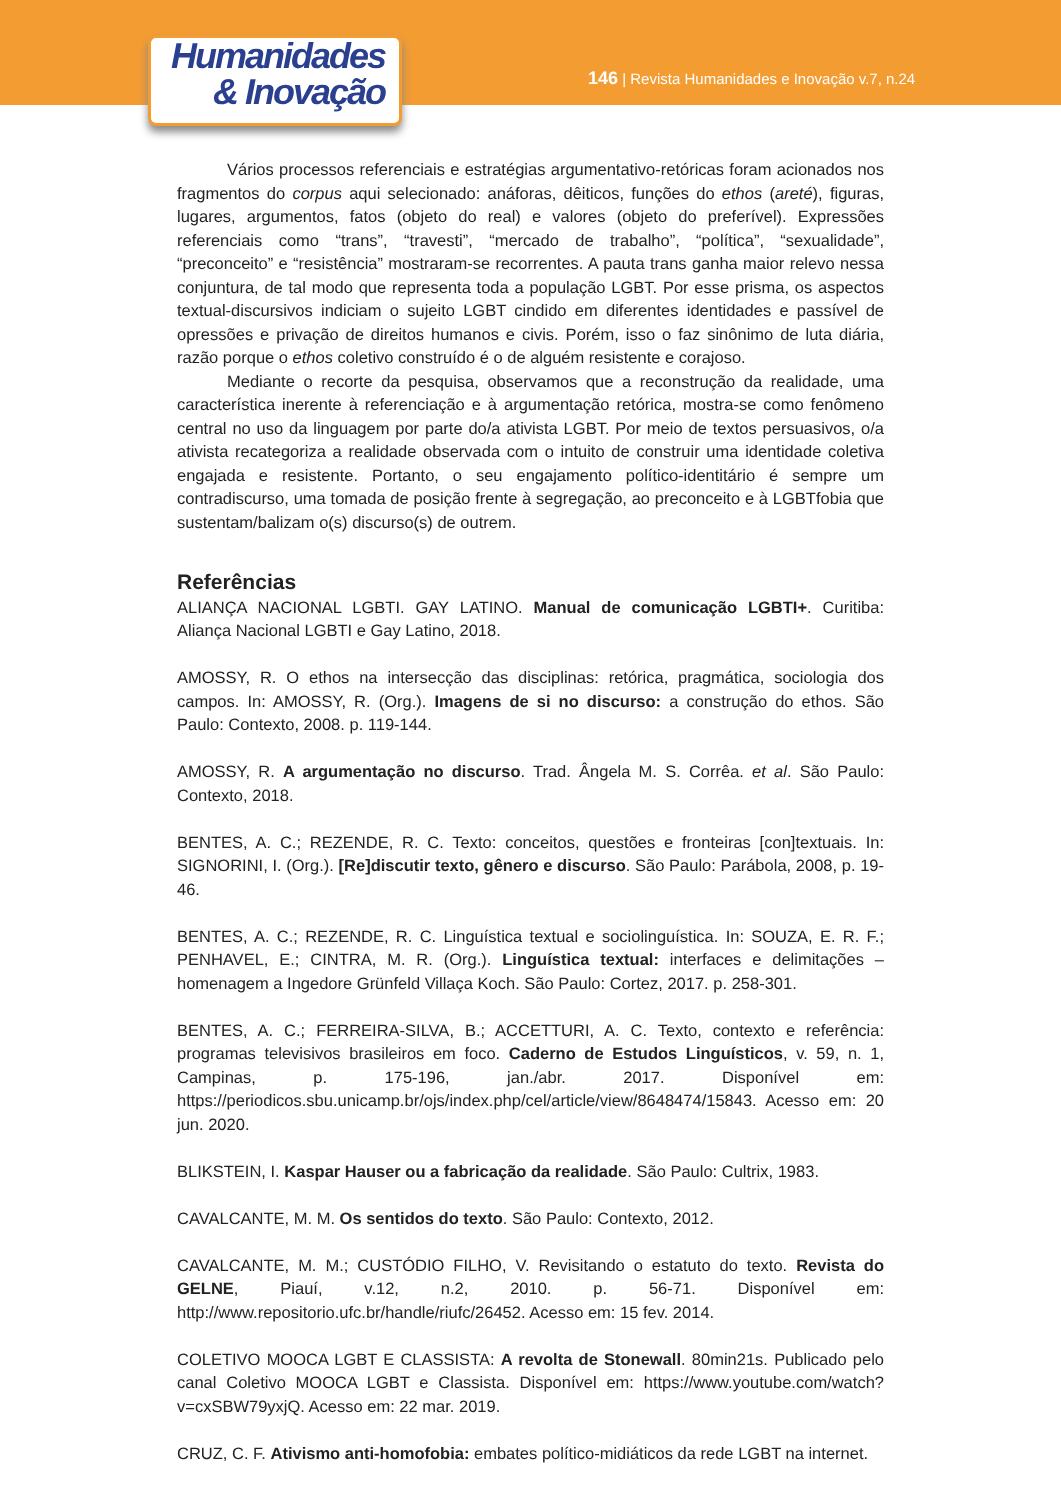Humanidades
& Inovação
146 | Revista Humanidades e Inovação v.7, n.24
Vários processos referenciais e estratégias argumentativo-retóricas foram acionados nos fragmentos do corpus aqui selecionado: anáforas, dêiticos, funções do ethos (areté), figuras, lugares, argumentos, fatos (objeto do real) e valores (objeto do preferível). Expressões referenciais como “trans”, “travesti”, “mercado de trabalho”, “política”, “sexualidade”, “preconceito” e “resistência” mostraram-se recorrentes. A pauta trans ganha maior relevo nessa conjuntura, de tal modo que representa toda a população LGBT. Por esse prisma, os aspectos textual-discursivos indiciam o sujeito LGBT cindido em diferentes identidades e passível de opressões e privação de direitos humanos e civis. Porém, isso o faz sinônimo de luta diária, razão porque o ethos coletivo construído é o de alguém resistente e corajoso.
Mediante o recorte da pesquisa, observamos que a reconstrução da realidade, uma característica inerente à referenciação e à argumentação retórica, mostra-se como fenômeno central no uso da linguagem por parte do/a ativista LGBT. Por meio de textos persuasivos, o/a ativista recategoriza a realidade observada com o intuito de construir uma identidade coletiva engajada e resistente. Portanto, o seu engajamento político-identitário é sempre um contradiscurso, uma tomada de posição frente à segregação, ao preconceito e à LGBTfobia que sustentam/balizam o(s) discurso(s) de outrem.
Referências
ALIANÇA NACIONAL LGBTI. GAY LATINO. Manual de comunicação LGBTI+. Curitiba: Aliança Nacional LGBTI e Gay Latino, 2018.
AMOSSY, R. O ethos na intersecção das disciplinas: retórica, pragmática, sociologia dos campos. In: AMOSSY, R. (Org.). Imagens de si no discurso: a construção do ethos. São Paulo: Contexto, 2008. p. 119-144.
AMOSSY, R. A argumentação no discurso. Trad. Ângela M. S. Corrêa. et al. São Paulo: Contexto, 2018.
BENTES, A. C.; REZENDE, R. C. Texto: conceitos, questões e fronteiras [con]textuais. In: SIGNORINI, I. (Org.). [Re]discutir texto, gênero e discurso. São Paulo: Parábola, 2008, p. 19-46.
BENTES, A. C.; REZENDE, R. C. Linguística textual e sociolinguística. In: SOUZA, E. R. F.; PENHAVEL, E.; CINTRA, M. R. (Org.). Linguística textual: interfaces e delimitações – homenagem a Ingedore Grünfeld Villaça Koch. São Paulo: Cortez, 2017. p. 258-301.
BENTES, A. C.; FERREIRA-SILVA, B.; ACCETTURI, A. C. Texto, contexto e referência: programas televisivos brasileiros em foco. Caderno de Estudos Linguísticos, v. 59, n. 1, Campinas, p. 175-196, jan./abr. 2017. Disponível em: https://periodicos.sbu.unicamp.br/ojs/index.php/cel/article/view/8648474/15843. Acesso em: 20 jun. 2020.
BLIKSTEIN, I. Kaspar Hauser ou a fabricação da realidade. São Paulo: Cultrix, 1983.
CAVALCANTE, M. M. Os sentidos do texto. São Paulo: Contexto, 2012.
CAVALCANTE, M. M.; CUSTÓDIO FILHO, V. Revisitando o estatuto do texto. Revista do GELNE, Piauí, v.12, n.2, 2010. p. 56-71. Disponível em: http://www.repositorio.ufc.br/handle/riufc/26452. Acesso em: 15 fev. 2014.
COLETIVO MOOCA LGBT E CLASSISTA: A revolta de Stonewall. 80min21s. Publicado pelo canal Coletivo MOOCA LGBT e Classista. Disponível em: https://www.youtube.com/watch?v=cxSBW79yxjQ. Acesso em: 22 mar. 2019.
CRUZ, C. F. Ativismo anti-homofobia: embates político-midiáticos da rede LGBT na internet.